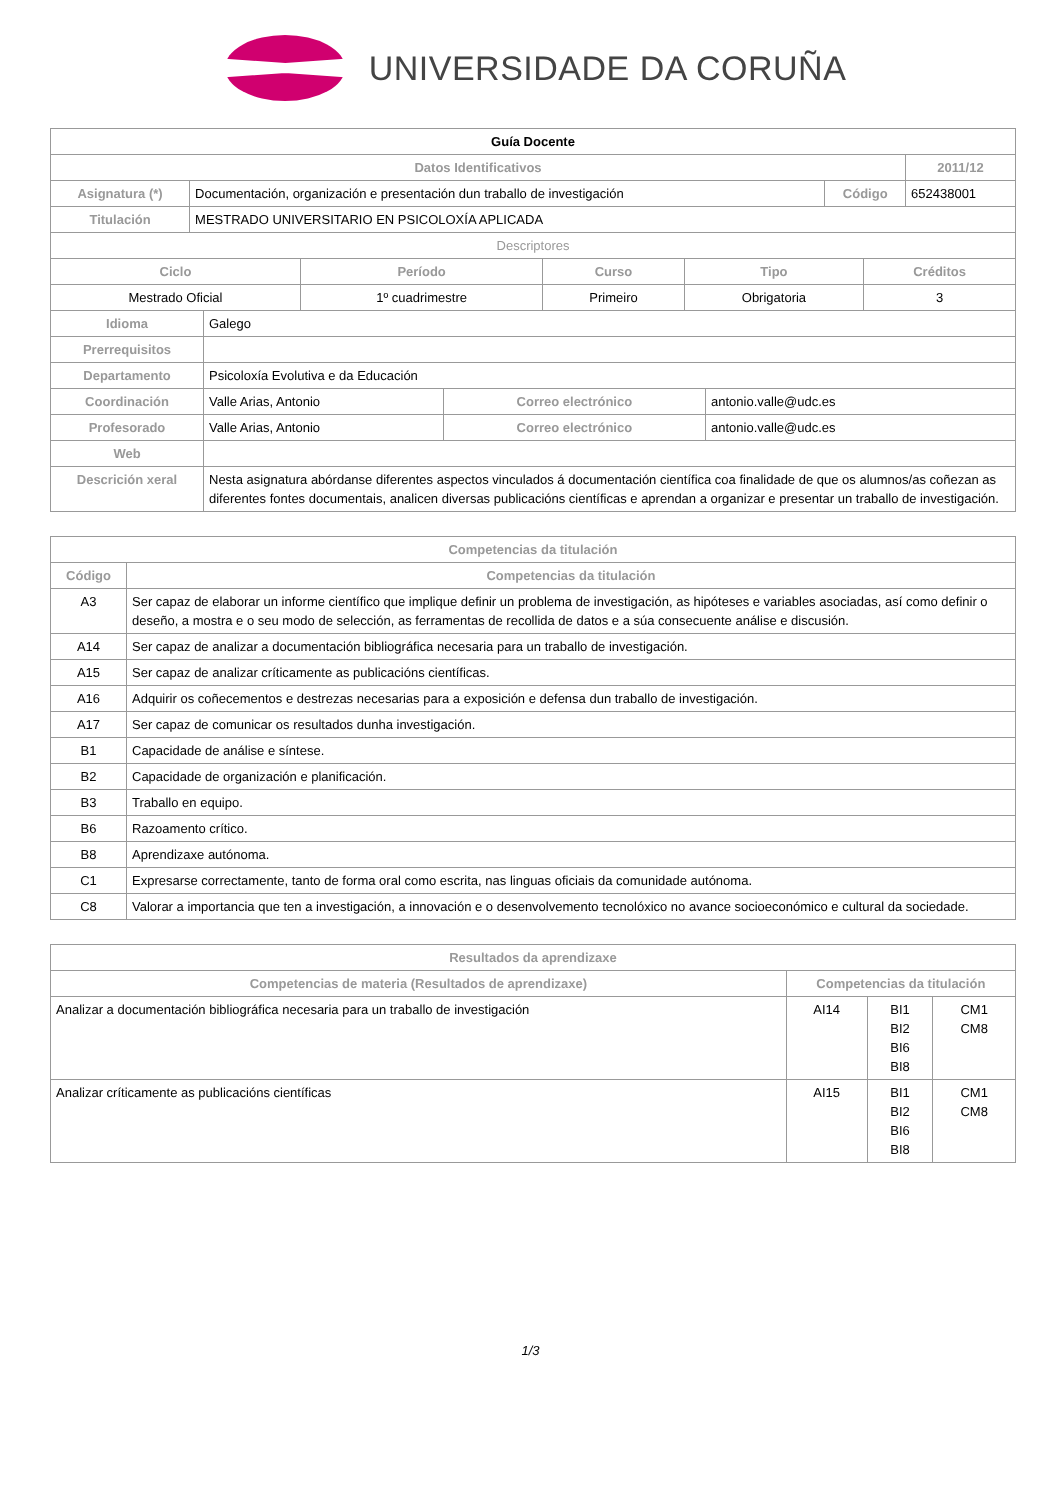UNIVERSIDADE DA CORUÑA
| Guía Docente | | | |
| --- | --- | --- | --- |
| Datos Identificativos | | | 2011/12 |
| Asignatura (*) | Documentación, organización e presentación dun traballo de investigación | Código | 652438001 |
| Titulación | MESTRADO UNIVERSITARIO EN PSICOLOXÍA APLICADA | | |
| Descriptores | | | |
| Ciclo | Período | Curso | Tipo | Créditos |
| --- | --- | --- | --- | --- |
| Mestrado Oficial | 1º cuadrimestre | Primeiro | Obrigatoria | 3 |
| Idioma | Galego | | |
| Prerrequisitos | | | |
| Departamento | Psicoloxía Evolutiva e da Educación | | |
| Coordinación | Valle Arias, Antonio | Correo electrónico | antonio.valle@udc.es |
| Profesorado | Valle Arias, Antonio | Correo electrónico | antonio.valle@udc.es |
| Web | | | |
| Descrición xeral | Nesta asignatura abórdanse diferentes aspectos vinculados á documentación científica coa finalidade de que os alumnos/as coñezan as diferentes fontes documentais, analicen diversas publicacións científicas e aprendan a organizar e presentar un traballo de investigación. | | |
| Competencias da titulación | |
| --- | --- |
| Código | Competencias da titulación |
| A3 | Ser capaz de elaborar un informe científico que implique definir un problema de investigación, as hipóteses e variables asociadas, así como definir o deseño, a mostra e o seu modo de selección, as ferramentas de recollida de datos e a súa consecuente análise e discusión. |
| A14 | Ser capaz de analizar a documentación bibliográfica necesaria para un traballo de investigación. |
| A15 | Ser capaz de analizar críticamente as publicacións científicas. |
| A16 | Adquirir os coñecementos e destrezas necesarias para a exposición e defensa dun traballo de investigación. |
| A17 | Ser capaz de comunicar os resultados dunha investigación. |
| B1 | Capacidade de análise e síntese. |
| B2 | Capacidade de organización e planificación. |
| B3 | Traballo en equipo. |
| B6 | Razoamento crítico. |
| B8 | Aprendizaxe autónoma. |
| C1 | Expresarse correctamente, tanto de forma oral como escrita, nas linguas oficiais da comunidade autónoma. |
| C8 | Valorar a importancia que ten a investigación, a innovación e o desenvolvemento tecnolóxico no avance socioeconómico e cultural da sociedade. |
| Resultados da aprendizaxe | | | |
| --- | --- | --- | --- |
| Competencias de materia (Resultados de aprendizaxe) | Competencias da titulación | | |
| Analizar a documentación bibliográfica necesaria para un traballo de investigación | AI14 | BI1 BI2 BI6 BI8 | CM1 CM8 |
| Analizar críticamente as publicacións científicas | AI15 | BI1 BI2 BI6 BI8 | CM1 CM8 |
1/3